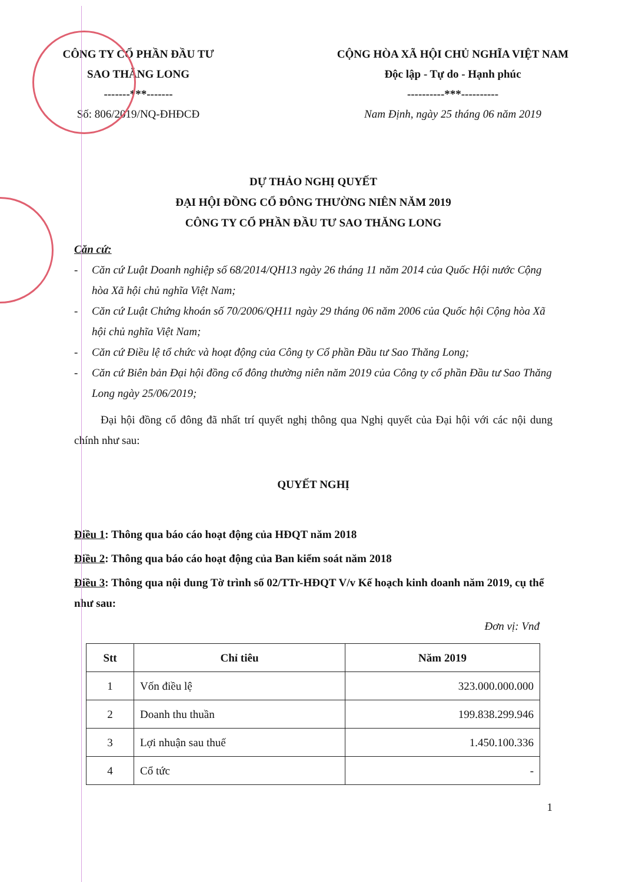CÔNG TY CỔ PHẦN ĐẦU TƯ
SAO THĂNG LONG
-------***-------
Số: 806/2019/NQ-ĐHĐCĐ
CỘNG HÒA XÃ HỘI CHỦ NGHĨA VIỆT NAM
Độc lập - Tự do - Hạnh phúc
----------***----------
Nam Định, ngày 25 tháng 06 năm 2019
DỰ THẢO NGHỊ QUYẾT
ĐẠI HỘI ĐỒNG CỔ ĐÔNG THƯỜNG NIÊN NĂM 2019
CÔNG TY CỔ PHẦN ĐẦU TƯ SAO THĂNG LONG
Căn cứ:
- Căn cứ Luật Doanh nghiệp số 68/2014/QH13 ngày 26 tháng 11 năm 2014 của Quốc Hội nước Cộng hòa Xã hội chủ nghĩa Việt Nam;
- Căn cứ Luật Chứng khoán số 70/2006/QH11 ngày 29 tháng 06 năm 2006 của Quốc hội Cộng hòa Xã hội chủ nghĩa Việt Nam;
- Căn cứ Điều lệ tổ chức và hoạt động của Công ty Cổ phần Đầu tư Sao Thăng Long;
- Căn cứ Biên bản Đại hội đồng cổ đông thường niên năm 2019 của Công ty cổ phần Đầu tư Sao Thăng Long ngày 25/06/2019;
Đại hội đồng cổ đông đã nhất trí quyết nghị thông qua Nghị quyết của Đại hội với các nội dung chính như sau:
QUYẾT NGHỊ
Điều 1: Thông qua báo cáo hoạt động của HĐQT năm 2018
Điều 2: Thông qua báo cáo hoạt động của Ban kiểm soát năm 2018
Điều 3: Thông qua nội dung Tờ trình số 02/TTr-HĐQT V/v Kế hoạch kinh doanh năm 2019, cụ thể như sau:
Đơn vị: Vnđ
| Stt | Chỉ tiêu | Năm 2019 |
| --- | --- | --- |
| 1 | Vốn điều lệ | 323.000.000.000 |
| 2 | Doanh thu thuần | 199.838.299.946 |
| 3 | Lợi nhuận sau thuế | 1.450.100.336 |
| 4 | Cổ tức | - |
1